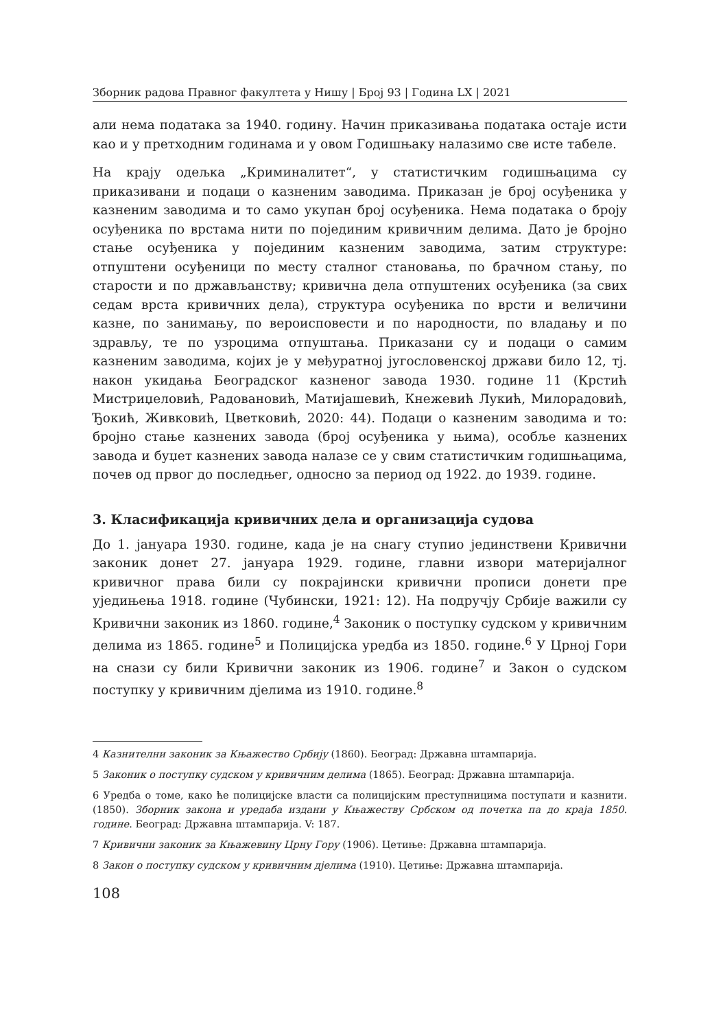Зборник радова Правног факултета у Нишу | Број 93 | Година LX | 2021
али нема података за 1940. годину. Начин приказивања података остаје исти као и у претходним годинама и у овом Годишњаку налазимо све исте табеле.
На крају одељка „Криминалитет“, у статистичким годишњацима су приказивани и подаци о казненим заводима. Приказан је број осуђеника у казненим заводима и то само укупан број осуђеника. Нема података о броју осуђеника по врстама нити по појединим кривичним делима. Дато је бројно стање осуђеника у појединим казненим заводима, затим структуре: отпуштени осуђеници по месту сталног становања, по брачном стању, по старости и по држављанству; кривична дела отпуштених осуђеника (за свих седам врста кривичних дела), структура осуђеника по врсти и величини казне, по занимању, по вероисповести и по народности, по владању и по здрављу, те по узроцима отпуштања. Приказани су и подаци о самим казненим заводима, којих је у међуратној југословенској држави било 12, тј. након укидања Београдског казненог завода 1930. године 11 (Крстић Мистриџеловић, Радовановић, Матијашевић, Кнежевић Лукић, Милорадовић, Ђокић, Живковић, Цветковић, 2020: 44). Подаци о казненим заводима и то: бројно стање казнених завода (број осуђеника у њима), особље казнених завода и буџет казнених завода налазе се у свим статистичким годишњацима, почев од првог до последњег, односно за период од 1922. до 1939. године.
3. Класификација кривичних дела и организација судова
До 1. јануара 1930. године, када је на снагу ступио јединствени Кривични законик донет 27. јануара 1929. године, главни извори материјалног кривичног права били су покрајински кривични прописи донети пре уједињења 1918. године (Чубински, 1921: 12). На подручју Србије важили су Кривични законик из 1860. године,<sup>4</sup> Законик о поступку судском у кривичним делима из 1865. године<sup>5</sup> и Полицијска уредба из 1850. године.<sup>6</sup> У Црној Гори на снази су били Кривични законик из 1906. године<sup>7</sup> и Закон о судском поступку у кривичним дјелима из 1910. године.<sup>8</sup>
4 Казнителни законик за Књажество Србију (1860). Београд: Државна штампарија.
5 Законик о поступку судском у кривичним делима (1865). Београд: Државна штампарија.
6 Уредба о томе, како ће полицијске власти са полицијским преступницима поступати и казнити. (1850). Зборник закона и уредаба издани у Књажеству Србском од почетка па до краја 1850. године. Београд: Државна штампарија. V: 187.
7 Кривични законик за Књажевину Црну Гору (1906). Цетиње: Државна штампарија.
8 Закон о поступку судском у кривичним дјелима (1910). Цетиње: Државна штампарија.
108